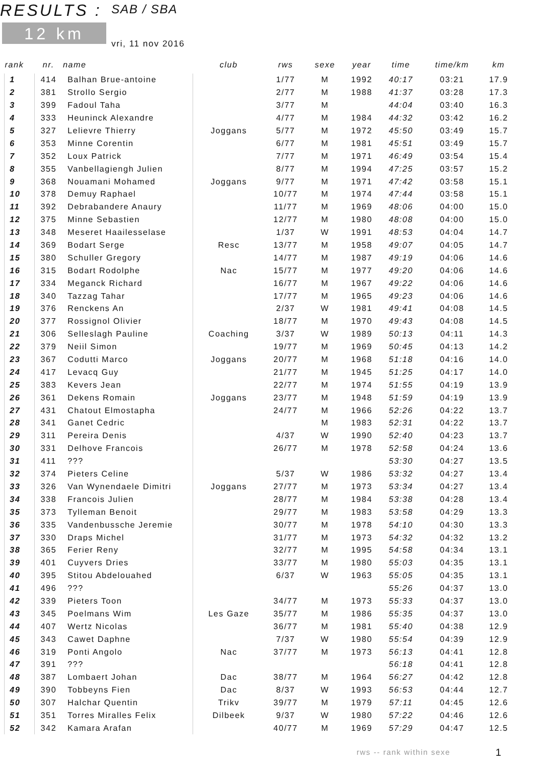RESULTS : SAB / SBA
12 km
vri, 11 nov 2016
| rank | nr. | name | club | rws | sexe | year | time | time/km | km |
| --- | --- | --- | --- | --- | --- | --- | --- | --- | --- |
| 1 | 414 | Balhan Brue-antoine | | 1/77 | M | 1992 | 40:17 | 03:21 | 17.9 |
| 2 | 381 | Strollo Sergio | | 2/77 | M | 1988 | 41:37 | 03:28 | 17.3 |
| 3 | 399 | Fadoul Taha | | 3/77 | M | | 44:04 | 03:40 | 16.3 |
| 4 | 333 | Heuninck Alexandre | | 4/77 | M | 1984 | 44:32 | 03:42 | 16.2 |
| 5 | 327 | Lelievre Thierry | Joggans | 5/77 | M | 1972 | 45:50 | 03:49 | 15.7 |
| 6 | 353 | Minne Corentin | | 6/77 | M | 1981 | 45:51 | 03:49 | 15.7 |
| 7 | 352 | Loux Patrick | | 7/77 | M | 1971 | 46:49 | 03:54 | 15.4 |
| 8 | 355 | Vanbellagiengh Julien | | 8/77 | M | 1994 | 47:25 | 03:57 | 15.2 |
| 9 | 368 | Nouamani Mohamed | Joggans | 9/77 | M | 1971 | 47:42 | 03:58 | 15.1 |
| 10 | 378 | Demuy Raphael | | 10/77 | M | 1974 | 47:44 | 03:58 | 15.1 |
| 11 | 392 | Debrabandere Anaury | | 11/77 | M | 1969 | 48:06 | 04:00 | 15.0 |
| 12 | 375 | Minne Sebastien | | 12/77 | M | 1980 | 48:08 | 04:00 | 15.0 |
| 13 | 348 | Meseret Haailesselase | | 1/37 | W | 1991 | 48:53 | 04:04 | 14.7 |
| 14 | 369 | Bodart Serge | Resc | 13/77 | M | 1958 | 49:07 | 04:05 | 14.7 |
| 15 | 380 | Schuller Gregory | | 14/77 | M | 1987 | 49:19 | 04:06 | 14.6 |
| 16 | 315 | Bodart Rodolphe | Nac | 15/77 | M | 1977 | 49:20 | 04:06 | 14.6 |
| 17 | 334 | Meganck Richard | | 16/77 | M | 1967 | 49:22 | 04:06 | 14.6 |
| 18 | 340 | Tazzag Tahar | | 17/77 | M | 1965 | 49:23 | 04:06 | 14.6 |
| 19 | 376 | Renckens An | | 2/37 | W | 1981 | 49:41 | 04:08 | 14.5 |
| 20 | 377 | Rossignol Olivier | | 18/77 | M | 1970 | 49:43 | 04:08 | 14.5 |
| 21 | 306 | Selleslagh Pauline | Coaching | 3/37 | W | 1989 | 50:13 | 04:11 | 14.3 |
| 22 | 379 | Neiil Simon | | 19/77 | M | 1969 | 50:45 | 04:13 | 14.2 |
| 23 | 367 | Codutti Marco | Joggans | 20/77 | M | 1968 | 51:18 | 04:16 | 14.0 |
| 24 | 417 | Levacq Guy | | 21/77 | M | 1945 | 51:25 | 04:17 | 14.0 |
| 25 | 383 | Kevers Jean | | 22/77 | M | 1974 | 51:55 | 04:19 | 13.9 |
| 26 | 361 | Dekens Romain | Joggans | 23/77 | M | 1948 | 51:59 | 04:19 | 13.9 |
| 27 | 431 | Chatout Elmostapha | | 24/77 | M | 1966 | 52:26 | 04:22 | 13.7 |
| 28 | 341 | Ganet Cedric | | | M | 1983 | 52:31 | 04:22 | 13.7 |
| 29 | 311 | Pereira Denis | | 4/37 | W | 1990 | 52:40 | 04:23 | 13.7 |
| 30 | 331 | Delhove Francois | | 26/77 | M | 1978 | 52:58 | 04:24 | 13.6 |
| 31 | 411 | ??? | | | | | 53:30 | 04:27 | 13.5 |
| 32 | 374 | Pieters Celine | | 5/37 | W | 1986 | 53:32 | 04:27 | 13.4 |
| 33 | 326 | Van Wynendaele Dimitri | Joggans | 27/77 | M | 1973 | 53:34 | 04:27 | 13.4 |
| 34 | 338 | Francois Julien | | 28/77 | M | 1984 | 53:38 | 04:28 | 13.4 |
| 35 | 373 | Tylleman Benoit | | 29/77 | M | 1983 | 53:58 | 04:29 | 13.3 |
| 36 | 335 | Vandenbussche Jeremie | | 30/77 | M | 1978 | 54:10 | 04:30 | 13.3 |
| 37 | 330 | Draps Michel | | 31/77 | M | 1973 | 54:32 | 04:32 | 13.2 |
| 38 | 365 | Ferier Reny | | 32/77 | M | 1995 | 54:58 | 04:34 | 13.1 |
| 39 | 401 | Cuyvers Dries | | 33/77 | M | 1980 | 55:03 | 04:35 | 13.1 |
| 40 | 395 | Stitou Abdelouahed | | 6/37 | W | 1963 | 55:05 | 04:35 | 13.1 |
| 41 | 496 | ??? | | | | | 55:26 | 04:37 | 13.0 |
| 42 | 339 | Pieters Toon | | 34/77 | M | 1973 | 55:33 | 04:37 | 13.0 |
| 43 | 345 | Poelmans Wim | Les Gaze | 35/77 | M | 1986 | 55:35 | 04:37 | 13.0 |
| 44 | 407 | Wertz Nicolas | | 36/77 | M | 1981 | 55:40 | 04:38 | 12.9 |
| 45 | 343 | Cawet Daphne | | 7/37 | W | 1980 | 55:54 | 04:39 | 12.9 |
| 46 | 319 | Ponti Angolo | Nac | 37/77 | M | 1973 | 56:13 | 04:41 | 12.8 |
| 47 | 391 | ??? | | | | | 56:18 | 04:41 | 12.8 |
| 48 | 387 | Lombaert Johan | Dac | 38/77 | M | 1964 | 56:27 | 04:42 | 12.8 |
| 49 | 390 | Tobbeyns Fien | Dac | 8/37 | W | 1993 | 56:53 | 04:44 | 12.7 |
| 50 | 307 | Halchar Quentin | Trikv | 39/77 | M | 1979 | 57:11 | 04:45 | 12.6 |
| 51 | 351 | Torres Miralles Felix | Dilbeek | 9/37 | W | 1980 | 57:22 | 04:46 | 12.6 |
| 52 | 342 | Kamara Arafan | | 40/77 | M | 1969 | 57:29 | 04:47 | 12.5 |
rws -- rank within sexe 1